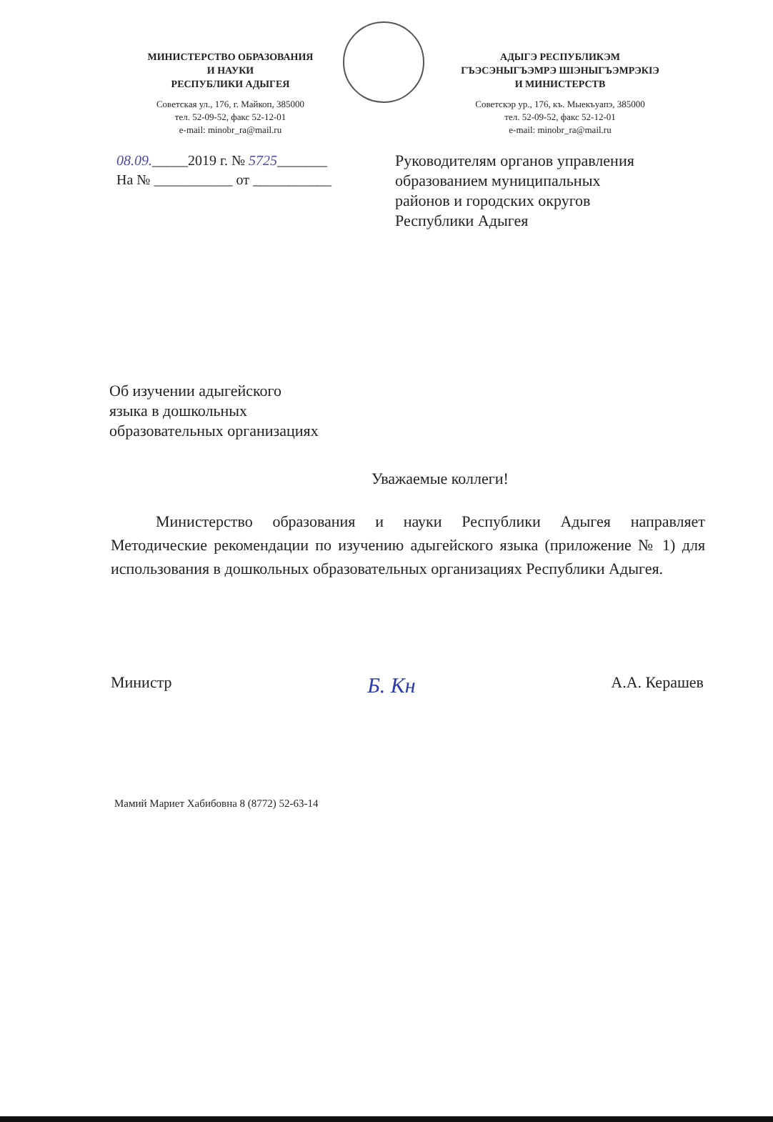МИНИСТЕРСТВО ОБРАЗОВАНИЯ
И НАУКИ
РЕСПУБЛИКИ АДЫГЕЯ
Советская ул., 176, г. Майкоп, 385000
тел. 52-09-52, факс 52-12-01
e-mail: minobr_ra@mail.ru
АДЫГЭ РЕСПУБЛИКЭМ
ГЪЭСЭНЫГЪЭМРЭ ШIЭНЫГЪЭМРЭКIЭ
И МИНИСТЕРСТВ
Советскэр ур., 176, къ. Мыекъуапэ, 385000
тел. 52-09-52, факс 52-12-01
e-mail: minobr_ra@mail.ru
08.09._____2019 г. № 5725_______
На № ___________ от ___________
Руководителям органов управления
образованием муниципальных
районов и городских округов
Республики Адыгея
Об изучении адыгейского
языка в дошкольных
образовательных организациях
Уважаемые коллеги!
Министерство образования и науки Республики Адыгея направляет Методические рекомендации по изучению адыгейского языка (приложение № 1) для использования в дошкольных образовательных организациях Республики Адыгея.
Министр Б. Кн А.А. Керашев
Мамий Мариет Хабибовна 8 (8772) 52-63-14